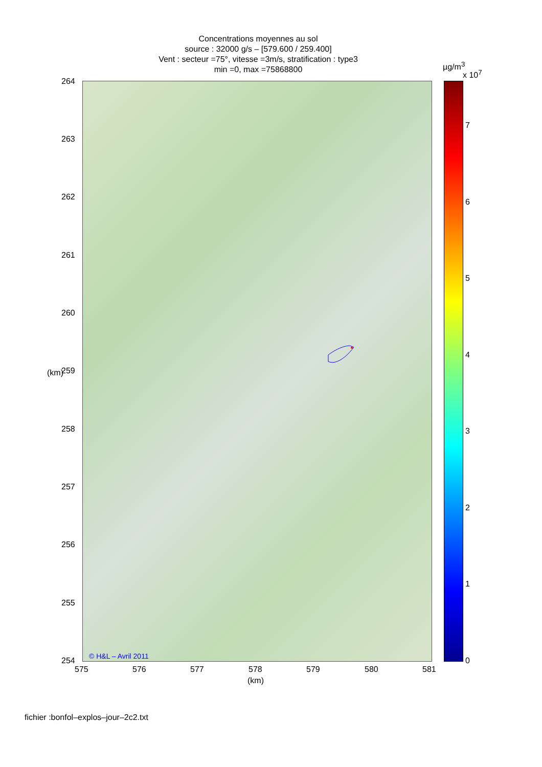Concentrations moyennes au sol
source : 32000 g/s – [579.600 / 259.400]
Vent : secteur =75°, vitesse =3m/s, stratification : type3
min =0, max =75868800
µg/m<sup>3</sup>
x 10<sup>7</sup>
264
263
262
261
260
259
258
257
256
255
254
(km)
© H&L – Avril 2011
575 576 577 578 579 580 581
(km)
7
6
5
4
3
2
1
0
fichier :bonfol–explos–jour–2c2.txt